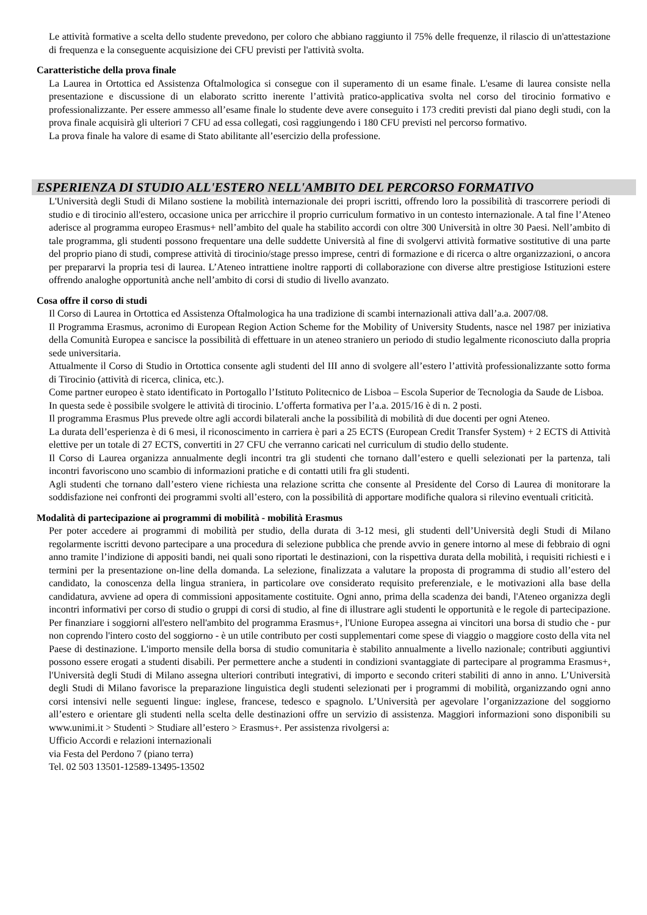Le attività formative a scelta dello studente prevedono, per coloro che abbiano raggiunto il 75% delle frequenze, il rilascio di un'attestazione di frequenza e la conseguente acquisizione dei CFU previsti per l'attività svolta.
Caratteristiche della prova finale
La Laurea in Ortottica ed Assistenza Oftalmologica si consegue con il superamento di un esame finale. L'esame di laurea consiste nella presentazione e discussione di un elaborato scritto inerente l’attività pratico-applicativa svolta nel corso del tirocinio formativo e professionalizzante. Per essere ammesso all’esame finale lo studente deve avere conseguito i 173 crediti previsti dal piano degli studi, con la prova finale acquisirà gli ulteriori 7 CFU ad essa collegati, così raggiungendo i 180 CFU previsti nel percorso formativo.
La prova finale ha valore di esame di Stato abilitante all’esercizio della professione.
ESPERIENZA DI STUDIO ALL'ESTERO NELL'AMBITO DEL PERCORSO FORMATIVO
L'Università degli Studi di Milano sostiene la mobilità internazionale dei propri iscritti, offrendo loro la possibilità di trascorrere periodi di studio e di tirocinio all'estero, occasione unica per arricchire il proprio curriculum formativo in un contesto internazionale. A tal fine l’Ateneo aderisce al programma europeo Erasmus+ nell’ambito del quale ha stabilito accordi con oltre 300 Università in oltre 30 Paesi. Nell’ambito di tale programma, gli studenti possono frequentare una delle suddette Università al fine di svolgervi attività formative sostitutive di una parte del proprio piano di studi, comprese attività di tirocinio/stage presso imprese, centri di formazione e di ricerca o altre organizzazioni, o ancora per prepararvi la propria tesi di laurea. L’Ateneo intrattiene inoltre rapporti di collaborazione con diverse altre prestigiose Istituzioni estere offrendo analoghe opportunità anche nell’ambito di corsi di studio di livello avanzato.
Cosa offre il corso di studi
Il Corso di Laurea in Ortottica ed Assistenza Oftalmologica ha una tradizione di scambi internazionali attiva dall’a.a. 2007/08.
Il Programma Erasmus, acronimo di European Region Action Scheme for the Mobility of University Students, nasce nel 1987 per iniziativa della Comunità Europea e sancisce la possibilità di effettuare in un ateneo straniero un periodo di studio legalmente riconosciuto dalla propria sede universitaria.
Attualmente il Corso di Studio in Ortottica consente agli studenti del III anno di svolgere all’estero l’attività professionalizzante sotto forma di Tirocinio (attività di ricerca, clinica, etc.).
Come partner europeo è stato identificato in Portogallo l’Istituto Politecnico de Lisboa – Escola Superior de Tecnologia da Saude de Lisboa.
In questa sede è possibile svolgere le attività di tirocinio. L’offerta formativa per l’a.a. 2015/16 è di n. 2 posti.
Il programma Erasmus Plus prevede oltre agli accordi bilaterali anche la possibilità di mobilità di due docenti per ogni Ateneo.
La durata dell’esperienza è di 6 mesi, il riconoscimento in carriera è pari a 25 ECTS (European Credit Transfer System) + 2 ECTS di Attività elettive per un totale di 27 ECTS, convertiti in 27 CFU che verranno caricati nel curriculum di studio dello studente.
Il Corso di Laurea organizza annualmente degli incontri tra gli studenti che tornano dall’estero e quelli selezionati per la partenza, tali incontri favoriscono uno scambio di informazioni pratiche e di contatti utili fra gli studenti.
Agli studenti che tornano dall’estero viene richiesta una relazione scritta che consente al Presidente del Corso di Laurea di monitorare la soddisfazione nei confronti dei programmi svolti all’estero, con la possibilità di apportare modifiche qualora si rilevino eventuali criticità.
Modalità di partecipazione ai programmi di mobilità - mobilità Erasmus
Per poter accedere ai programmi di mobilità per studio, della durata di 3-12 mesi, gli studenti dell’Università degli Studi di Milano regolarmente iscritti devono partecipare a una procedura di selezione pubblica che prende avvio in genere intorno al mese di febbraio di ogni anno tramite l’indizione di appositi bandi, nei quali sono riportati le destinazioni, con la rispettiva durata della mobilità, i requisiti richiesti e i termini per la presentazione on-line della domanda. La selezione, finalizzata a valutare la proposta di programma di studio all’estero del candidato, la conoscenza della lingua straniera, in particolare ove considerato requisito preferenziale, e le motivazioni alla base della candidatura, avviene ad opera di commissioni appositamente costituite. Ogni anno, prima della scadenza dei bandi, l'Ateneo organizza degli incontri informativi per corso di studio o gruppi di corsi di studio, al fine di illustrare agli studenti le opportunità e le regole di partecipazione. Per finanziare i soggiorni all'estero nell'ambito del programma Erasmus+, l'Unione Europea assegna ai vincitori una borsa di studio che - pur non coprendo l'intero costo del soggiorno - è un utile contributo per costi supplementari come spese di viaggio o maggiore costo della vita nel Paese di destinazione. L'importo mensile della borsa di studio comunitaria è stabilito annualmente a livello nazionale; contributi aggiuntivi possono essere erogati a studenti disabili. Per permettere anche a studenti in condizioni svantaggiate di partecipare al programma Erasmus+, l'Università degli Studi di Milano assegna ulteriori contributi integrativi, di importo e secondo criteri stabiliti di anno in anno. L’Università degli Studi di Milano favorisce la preparazione linguistica degli studenti selezionati per i programmi di mobilità, organizzando ogni anno corsi intensivi nelle seguenti lingue: inglese, francese, tedesco e spagnolo. L’Università per agevolare l’organizzazione del soggiorno all’estero e orientare gli studenti nella scelta delle destinazioni offre un servizio di assistenza. Maggiori informazioni sono disponibili su www.unimi.it > Studenti > Studiare all’estero > Erasmus+. Per assistenza rivolgersi a:
Ufficio Accordi e relazioni internazionali
via Festa del Perdono 7 (piano terra)
Tel. 02 503 13501-12589-13495-13502